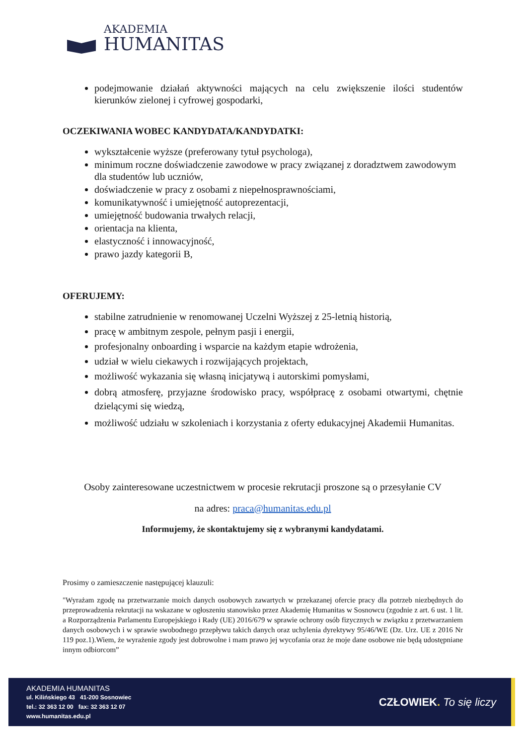AKADEMIA
HUMANITAS
podejmowanie działań aktywności mających na celu zwiększenie ilości studentów kierunków zielonej i cyfrowej gospodarki,
OCZEKIWANIA WOBEC KANDYDATA/KANDYDATKI:
wykształcenie wyższe (preferowany tytuł psychologa),
minimum roczne doświadczenie zawodowe w pracy związanej z doradztwem zawodowym dla studentów lub uczniów,
doświadczenie w pracy z osobami z niepełnosprawnościami,
komunikatywność i umiejętność autoprezentacji,
umiejętność budowania trwałych relacji,
orientacja na klienta,
elastyczność i innowacyjność,
prawo jazdy kategorii B,
OFERUJEMY:
stabilne zatrudnienie w renomowanej Uczelni Wyższej z 25-letnią historią,
pracę w ambitnym zespole, pełnym pasji i energii,
profesjonalny onboarding i wsparcie na każdym etapie wdrożenia,
udział w wielu ciekawych i rozwijających projektach,
możliwość wykazania się własną inicjatywą i autorskimi pomysłami,
dobrą atmosferę, przyjazne środowisko pracy, współpracę z osobami otwartymi, chętnie dzielącymi się wiedzą,
możliwość udziału w szkoleniach i korzystania z oferty edukacyjnej Akademii Humanitas.
Osoby zainteresowane uczestnictwem w procesie rekrutacji proszone są o przesyłanie CV
na adres: praca@humanitas.edu.pl
Informujemy, że skontaktujemy się z wybranymi kandydatami.
Prosimy o zamieszczenie następującej klauzuli:
"Wyrażam zgodę na przetwarzanie moich danych osobowych zawartych w przekazanej ofercie pracy dla potrzeb niezbędnych do przeprowadzenia rekrutacji na wskazane w ogłoszeniu stanowisko przez Akademię Humanitas w Sosnowcu (zgodnie z art. 6 ust. 1 lit. a Rozporządzenia Parlamentu Europejskiego i Rady (UE) 2016/679 w sprawie ochrony osób fizycznych w związku z przetwarzaniem danych osobowych i w sprawie swobodnego przepływu takich danych oraz uchylenia dyrektywy 95/46/WE (Dz. Urz. UE z 2016 Nr 119 poz.1).Wiem, że wyrażenie zgody jest dobrowolne i mam prawo jej wycofania oraz że moje dane osobowe nie będą udostępniane innym odbiorcom”
AKADEMIA HUMANITAS
ul. Kilińskiego 43 41-200 Sosnowiec
tel.: 32 363 12 00 fax: 32 363 12 07
www.humanitas.edu.pl
CZŁOWIEK. To się liczy